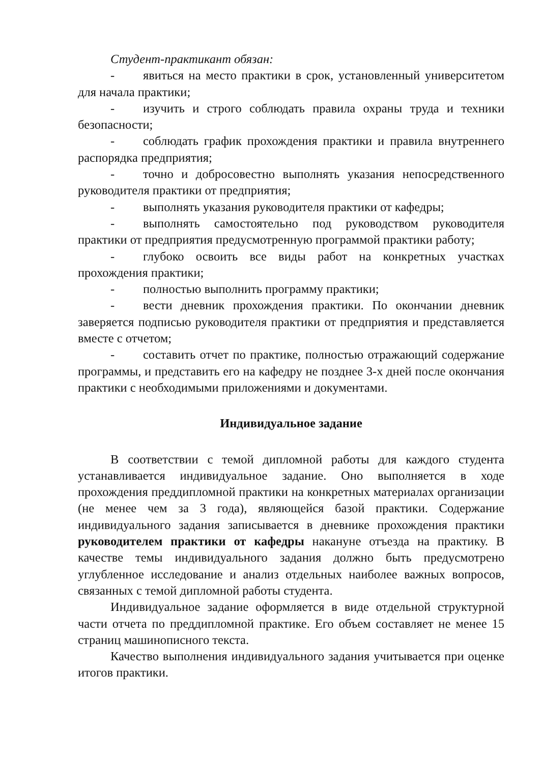Студент-практикант обязан:
- явиться на место практики в срок, установленный университетом для начала практики;
- изучить и строго соблюдать правила охраны труда и техники безопасности;
- соблюдать график прохождения практики и правила внутреннего распорядка предприятия;
- точно и добросовестно выполнять указания непосредственного руководителя практики от предприятия;
- выполнять указания руководителя практики от кафедры;
- выполнять самостоятельно под руководством руководителя практики от предприятия предусмотренную программой практики работу;
- глубоко освоить все виды работ на конкретных участках прохождения практики;
- полностью выполнить программу практики;
- вести дневник прохождения практики. По окончании дневник заверяется подписью руководителя практики от предприятия и представляется вместе с отчетом;
- составить отчет по практике, полностью отражающий содержание программы, и представить его на кафедру не позднее 3-х дней после окончания практики с необходимыми приложениями и документами.
Индивидуальное задание
В соответствии с темой дипломной работы для каждого студента устанавливается индивидуальное задание. Оно выполняется в ходе прохождения преддипломной практики на конкретных материалах организации (не менее чем за 3 года), являющейся базой практики. Содержание индивидуального задания записывается в дневнике прохождения практики руководителем практики от кафедры накануне отъезда на практику. В качестве темы индивидуального задания должно быть предусмотрено углубленное исследование и анализ отдельных наиболее важных вопросов, связанных с темой дипломной работы студента.
Индивидуальное задание оформляется в виде отдельной структурной части отчета по преддипломной практике. Его объем составляет не менее 15 страниц машинописного текста.
Качество выполнения индивидуального задания учитывается при оценке итогов практики.